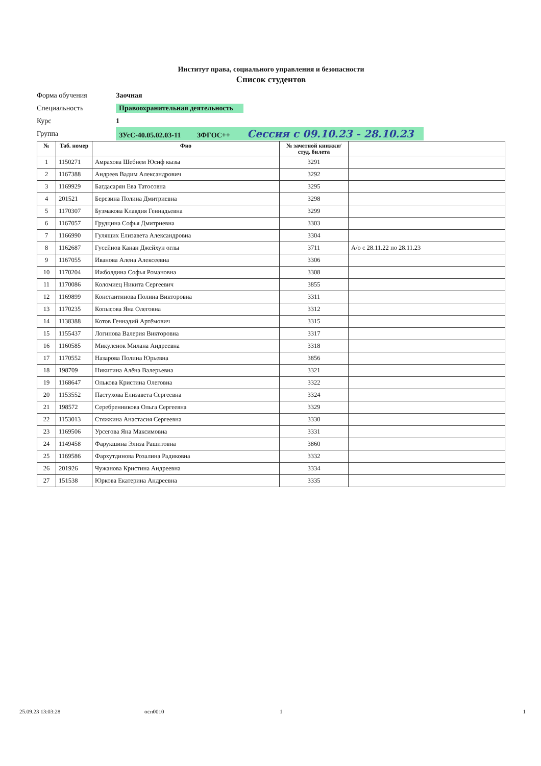Институт права, социального управления и безопасности
Список студентов
Форма обучения Заочная
Специальность Правоохранительная деятельность
Курс 1
Группа ЗУсС-40.05.02.03-11 ЗФГОС++ Сессия с 09.10.23 - 28.10.23
| № | Таб. номер | Фио | № зачетной книжки/студ. билета | |
| --- | --- | --- | --- | --- |
| 1 | 1150271 | Амрахова Шебнем Юсиф кызы | 3291 | |
| 2 | 1167388 | Андреев Вадим Александрович | 3292 | |
| 3 | 1169929 | Багдасарян Ева Татосовна | 3295 | |
| 4 | 201521 | Березина Полина Дмитриевна | 3298 | |
| 5 | 1170307 | Бузмакова Клавдия Геннадьевна | 3299 | |
| 6 | 1167057 | Грудцина Софья Дмитриевна | 3303 | |
| 7 | 1166990 | Гулящих Елизавета Александровна | 3304 | |
| 8 | 1162687 | Гусейнов Канан Джейхун оглы | 3711 | А/о с 28.11.22 по 28.11.23 |
| 9 | 1167055 | Иванова Алена Алексеевна | 3306 | |
| 10 | 1170204 | Ижболдина Софья Романовна | 3308 | |
| 11 | 1170086 | Коломиец Никита Сергеевич | 3855 | |
| 12 | 1169899 | Константинова Полина Викторовна | 3311 | |
| 13 | 1170235 | Копысова Яна Олеговна | 3312 | |
| 14 | 1138388 | Котов Геннадий Артёмович | 3315 | |
| 15 | 1155437 | Логинова Валерия Викторовна | 3317 | |
| 16 | 1160585 | Микуленок Милана Андреевна | 3318 | |
| 17 | 1170552 | Назарова Полина Юрьевна | 3856 | |
| 18 | 198709 | Никитина Алёна Валерьевна | 3321 | |
| 19 | 1168647 | Олькова Кристина Олеговна | 3322 | |
| 20 | 1153552 | Пастухова Елизавета Сергеевна | 3324 | |
| 21 | 198572 | Серебренникова Ольга Сергеевна | 3329 | |
| 22 | 1153013 | Стяжкина Анастасия Сергеевна | 3330 | |
| 23 | 1169506 | Урсегова Яна Максимовна | 3331 | |
| 24 | 1149458 | Фарукшина Элиза Рашитовна | 3860 | |
| 25 | 1169586 | Фархутдинова Розалина Радиковна | 3332 | |
| 26 | 201926 | Чужанова Кристина Андреевна | 3334 | |
| 27 | 151538 | Юркова Екатерина Андреевна | 3335 | |
25.09.23 13:03:28 осп0010 1 1